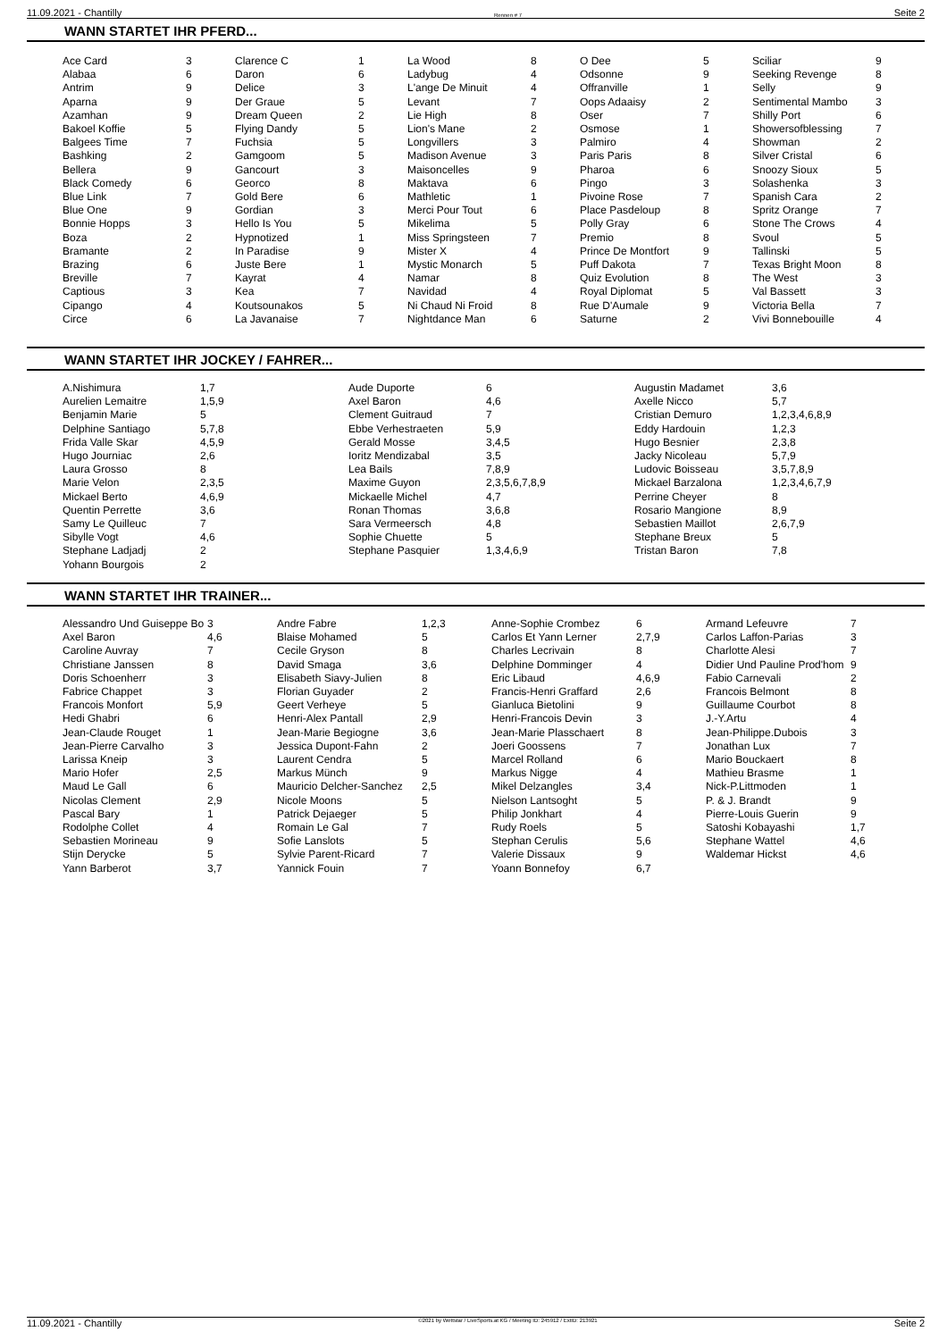11.09.2021 - Chantilly Rennen # 7 Seite 2
WANN STARTET IHR PFERD...
| Ace Card | 3 | Clarence C | 1 | La Wood | 8 | O Dee | 5 | Sciliar | 9 |
| Alabaa | 6 | Daron | 6 | Ladybug | 4 | Odsonne | 9 | Seeking Revenge | 8 |
| Antrim | 9 | Delice | 3 | L'ange De Minuit | 4 | Offranville | 1 | Selly | 9 |
| Aparna | 9 | Der Graue | 5 | Levant | 7 | Oops Adaaisy | 2 | Sentimental Mambo | 3 |
| Azamhan | 9 | Dream Queen | 2 | Lie High | 8 | Oser | 7 | Shilly Port | 6 |
| Bakoel Koffie | 5 | Flying Dandy | 5 | Lion's Mane | 2 | Osmose | 1 | Showersofblessing | 7 |
| Balgees Time | 7 | Fuchsia | 5 | Longvillers | 3 | Palmiro | 4 | Showman | 2 |
| Bashking | 2 | Gamgoom | 5 | Madison Avenue | 3 | Paris Paris | 8 | Silver Cristal | 6 |
| Bellera | 9 | Gancourt | 3 | Maisoncelles | 9 | Pharoa | 6 | Snoozy Sioux | 5 |
| Black Comedy | 6 | Georco | 8 | Maktava | 6 | Pingo | 3 | Solashenka | 3 |
| Blue Link | 7 | Gold Bere | 6 | Mathletic | 1 | Pivoine Rose | 7 | Spanish Cara | 2 |
| Blue One | 9 | Gordian | 3 | Merci Pour Tout | 6 | Place Pasdeloup | 8 | Spritz Orange | 7 |
| Bonnie Hopps | 3 | Hello Is You | 5 | Mikelima | 5 | Polly Gray | 6 | Stone The Crows | 4 |
| Boza | 2 | Hypnotized | 1 | Miss Springsteen | 7 | Premio | 8 | Svoul | 5 |
| Bramante | 2 | In Paradise | 9 | Mister X | 4 | Prince De Montfort | 9 | Tallinski | 5 |
| Brazing | 6 | Juste Bere | 1 | Mystic Monarch | 5 | Puff Dakota | 7 | Texas Bright Moon | 8 |
| Breville | 7 | Kayrat | 4 | Namar | 8 | Quiz Evolution | 8 | The West | 3 |
| Captious | 3 | Kea | 7 | Navidad | 4 | Royal Diplomat | 5 | Val Bassett | 3 |
| Cipango | 4 | Koutsounakos | 5 | Ni Chaud Ni Froid | 8 | Rue D'Aumale | 9 | Victoria Bella | 7 |
| Circe | 6 | La Javanaise | 7 | Nightdance Man | 6 | Saturne | 2 | Vivi Bonnebouille | 4 |
WANN STARTET IHR JOCKEY / FAHRER...
| A.Nishimura | 1,7 | Aude Duporte | 6 | Augustin Madamet | 3,6 |
| Aurelien Lemaitre | 1,5,9 | Axel Baron | 4,6 | Axelle Nicco | 5,7 |
| Benjamin Marie | 5 | Clement Guitraud | 7 | Cristian Demuro | 1,2,3,4,6,8,9 |
| Delphine Santiago | 5,7,8 | Ebbe Verhestraeten | 5,9 | Eddy Hardouin | 1,2,3 |
| Frida Valle Skar | 4,5,9 | Gerald Mosse | 3,4,5 | Hugo Besnier | 2,3,8 |
| Hugo Journiac | 2,6 | Ioritz Mendizabal | 3,5 | Jacky Nicoleau | 5,7,9 |
| Laura Grosso | 8 | Lea Bails | 7,8,9 | Ludovic Boisseau | 3,5,7,8,9 |
| Marie Velon | 2,3,5 | Maxime Guyon | 2,3,5,6,7,8,9 | Mickael Barzalona | 1,2,3,4,6,7,9 |
| Mickael Berto | 4,6,9 | Mickaelle Michel | 4,7 | Perrine Cheyer | 8 |
| Quentin Perrette | 3,6 | Ronan Thomas | 3,6,8 | Rosario Mangione | 8,9 |
| Samy Le Quilleuc | 7 | Sara Vermeersch | 4,8 | Sebastien Maillot | 2,6,7,9 |
| Sibylle Vogt | 4,6 | Sophie Chuette | 5 | Stephane Breux | 5 |
| Stephane Ladjadj | 2 | Stephane Pasquier | 1,3,4,6,9 | Tristan Baron | 7,8 |
| Yohann Bourgois | 2 | | | | |
WANN STARTET IHR TRAINER...
| Alessandro Und Guiseppe Bo | 3 | Andre Fabre | 1,2,3 | Anne-Sophie Crombez | 6 | Armand Lefeuvre | 7 |
| Axel Baron | 4,6 | Blaise Mohamed | 5 | Carlos Et Yann Lerner | 2,7,9 | Carlos Laffon-Parias | 3 |
| Caroline Auvray | 7 | Cecile Gryson | 8 | Charles Lecrivain | 8 | Charlotte Alesi | 7 |
| Christiane Janssen | 8 | David Smaga | 3,6 | Delphine Domminger | 4 | Didier Und Pauline Prod'hom | 9 |
| Doris Schoenherr | 3 | Elisabeth Siavy-Julien | 8 | Eric Libaud | 4,6,9 | Fabio Carnevali | 2 |
| Fabrice Chappet | 3 | Florian Guyader | 2 | Francis-Henri Graffard | 2,6 | Francois Belmont | 8 |
| Francois Monfort | 5,9 | Geert Verheye | 5 | Gianluca Bietolini | 9 | Guillaume Courbot | 8 |
| Hedi Ghabri | 6 | Henri-Alex Pantall | 2,9 | Henri-Francois Devin | 3 | J.-Y.Artu | 4 |
| Jean-Claude Rouget | 1 | Jean-Marie Begiogne | 3,6 | Jean-Marie Plasschaert | 8 | Jean-Philippe.Dubois | 3 |
| Jean-Pierre Carvalho | 3 | Jessica Dupont-Fahn | 2 | Joeri Goossens | 7 | Jonathan Lux | 7 |
| Larissa Kneip | 3 | Laurent Cendra | 5 | Marcel Rolland | 6 | Mario Bouckaert | 8 |
| Mario Hofer | 2,5 | Markus Münch | 9 | Markus Nigge | 4 | Mathieu Brasme | 1 |
| Maud Le Gall | 6 | Mauricio Delcher-Sanchez | 2,5 | Mikel Delzangles | 3,4 | Nick-P.Littmoden | 1 |
| Nicolas Clement | 2,9 | Nicole Moons | 5 | Nielson Lantsoght | 5 | P. & J. Brandt | 9 |
| Pascal Bary | 1 | Patrick Dejaeger | 5 | Philip Jonkhart | 4 | Pierre-Louis Guerin | 9 |
| Rodolphe Collet | 4 | Romain Le Gal | 7 | Rudy Roels | 5 | Satoshi Kobayashi | 1,7 |
| Sebastien Morineau | 9 | Sofie Lanslots | 5 | Stephan Cerulis | 5,6 | Stephane Wattel | 4,6 |
| Stijn Derycke | 5 | Sylvie Parent-Ricard | 7 | Valerie Dissaux | 9 | Waldemar Hickst | 4,6 |
| Yann Barberot | 3,7 | Yannick Fouin | 7 | Yoann Bonnefoy | 6,7 | | |
11.09.2021 - Chantilly ©2021 by Wettstar / LiveSports.at KG / Meeting ID: 245912 / ExtID: 213921 Seite 2